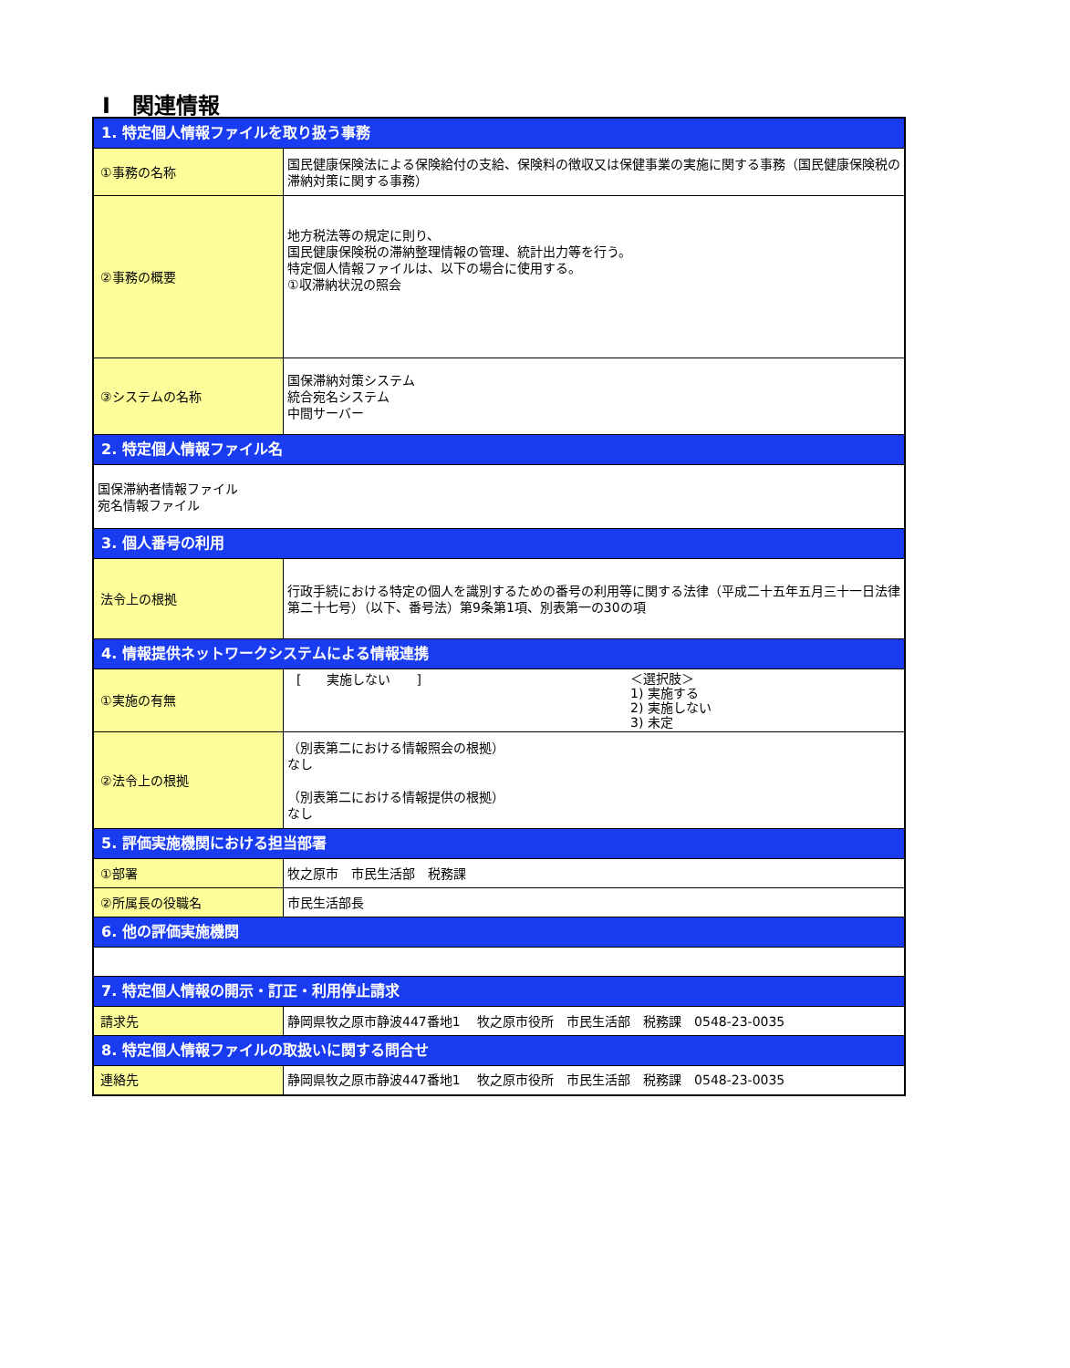Ⅰ　関連情報
| 1. 特定個人情報ファイルを取り扱う事務 | |
| ①事務の名称 | 国民健康保険法による保険給付の支給、保険料の徴収又は保健事業の実施に関する事務（国民健康保険税の滞納対策に関する事務） |
| ②事務の概要 | 地方税法等の規定に則り、 国民健康保険税の滞納整理情報の管理、統計出力等を行う。 特定個人情報ファイルは、以下の場合に使用する。 ①収滞納状況の照会 |
| ③システムの名称 | 国保滞納対策システム 統合宛名システム 中間サーバー |
| 2. 特定個人情報ファイル名 | |
| 国保滞納者情報ファイル 宛名情報ファイル | |
| 3. 個人番号の利用 | |
| 法令上の根拠 | 行政手続における特定の個人を識別するための番号の利用等に関する法律（平成二十五年五月三十一日法律第二十七号）（以下、番号法）第9条第1項、別表第一の30の項 |
| 4. 情報提供ネットワークシステムによる情報連携 | |
| ①実施の有無 | [ 実施しない ] ＜選択肢＞ 1) 実施する 2) 実施しない 3) 未定 |
| ②法令上の根拠 | （別表第二における情報照会の根拠） なし （別表第二における情報提供の根拠） なし |
| 5. 評価実施機関における担当部署 | |
| ①部署 | 牧之原市 市民生活部 税務課 |
| ②所属長の役職名 | 市民生活部長 |
| 6. 他の評価実施機関 | |
| 7. 特定個人情報の開示・訂正・利用停止請求 | |
| 請求先 | 静岡県牧之原市静波447番地1 牧之原市役所 市民生活部 税務課 0548-23-0035 |
| 8. 特定個人情報ファイルの取扱いに関する問合せ | |
| 連絡先 | 静岡県牧之原市静波447番地1 牧之原市役所 市民生活部 税務課 0548-23-0035 |